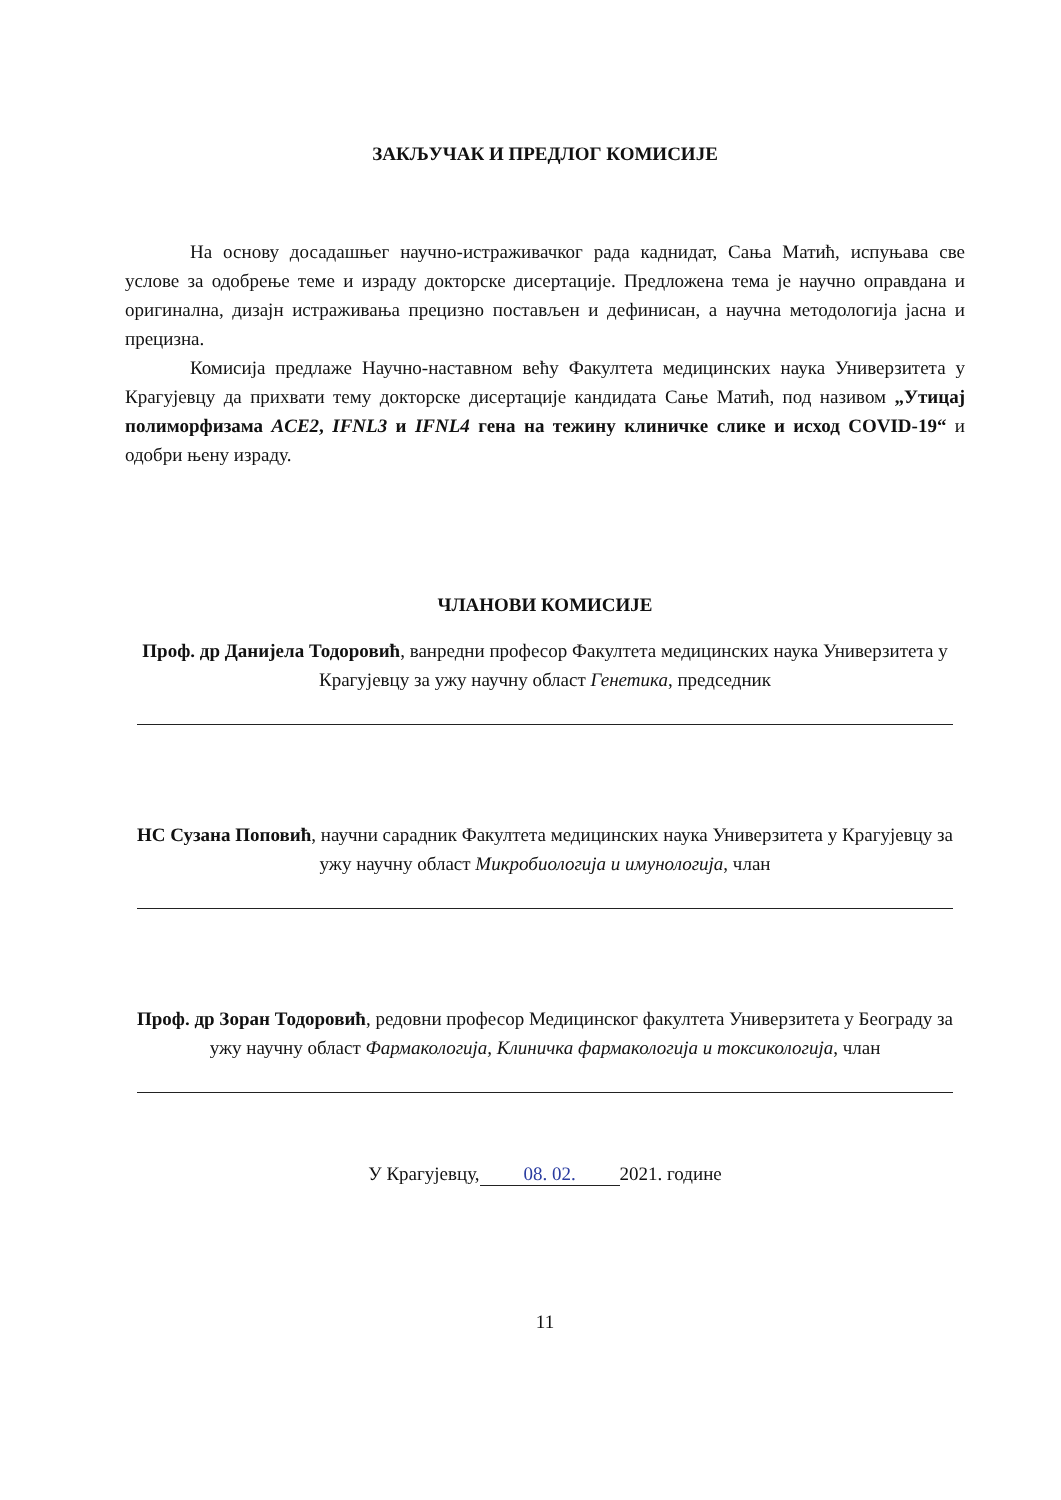ЗАКЉУЧАК И ПРЕДЛОГ КОМИСИЈЕ
На основу досадашњег научно-истраживачког рада каднидат, Сања Матић, испуњава све услове за одобрење теме и израду докторске дисертације. Предложена тема је научно оправдана и оригинална, дизајн истраживања прецизно постављен и дефинисан, а научна методологија јасна и прецизна.
Комисија предлаже Научно-наставном већу Факултета медицинских наука Универзитета у Крагујевцу да прихвати тему докторске дисертације кандидата Сање Матић, под називом „Утицај полиморфизама ACE2, IFNL3 и IFNL4 гена на тежину клиничке слике и исход COVID-19“ и одобри њену израду.
ЧЛАНОВИ КОМИСИЈЕ
Проф. др Данијела Тодоровић, ванредни професор Факултета медицинских наука Универзитета у Крагујевцу за ужу научну област Генетика, председник
НС Сузана Поповић, научни сарадник Факултета медицинских наука Универзитета у Крагујевцу за ужу научну област Микробиологија и имунологија, члан
Проф. др Зоран Тодоровић, редовни професор Медицинског факултета Универзитета у Београду за ужу научну област Фармакологија, Клиничка фармакологија и токсикологија, члан
У Крагујевцу, 08. 02. 2021. године
11